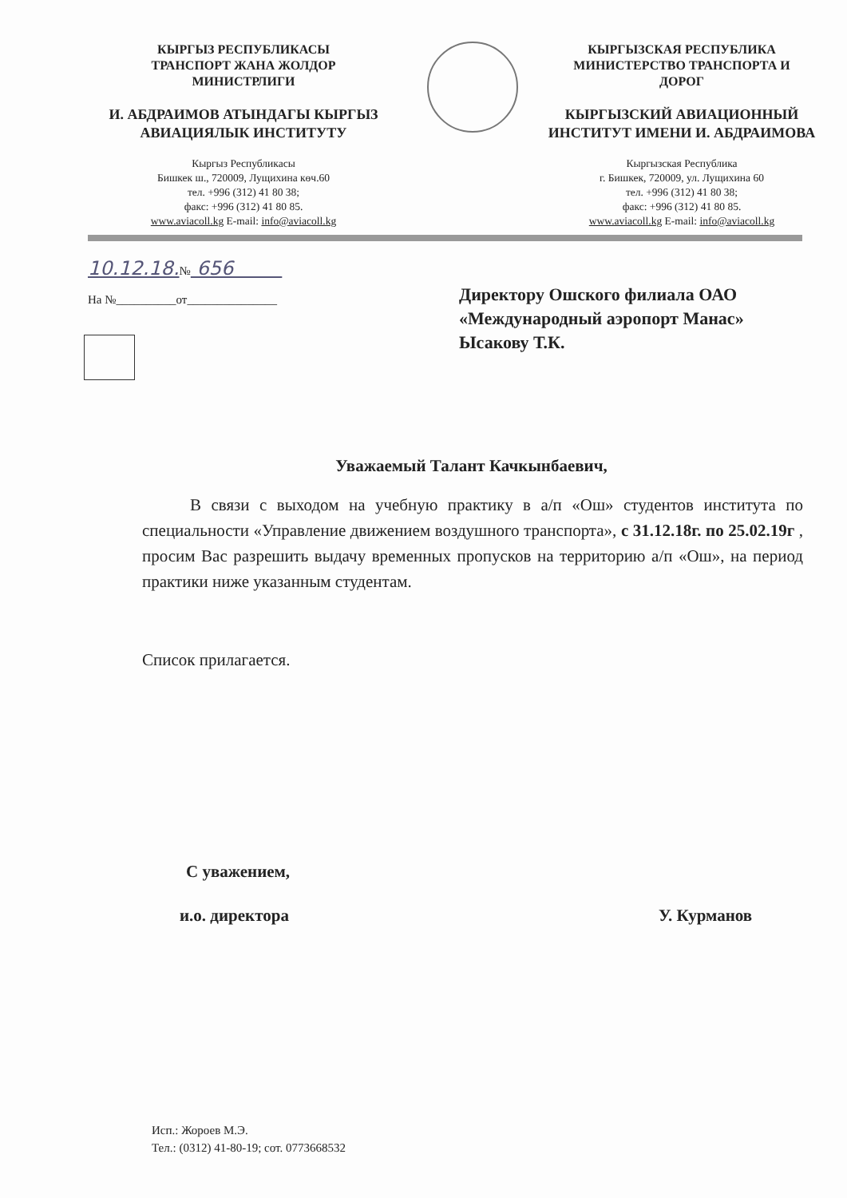КЫРГЫЗ РЕСПУБЛИКАСЫ
ТРАНСПОРТ ЖАНА ЖОЛДОР
МИНИСТРЛИГИ
И. АБДРАИМОВ АТЫНДАГЫ КЫРГЫЗ
АВИАЦИЯЛЫК ИНСТИТУТУ
Кыргыз Республикасы
Бишкек ш., 720009, Лущихина көч.60
тел. +996 (312) 41 80 38;
факс: +996 (312) 41 80 85.
www.aviacoll.kg E-mail: info@aviacoll.kg
КЫРГЫЗСКАЯ РЕСПУБЛИКА
МИНИСТЕРСТВО ТРАНСПОРТА И
ДОРОГ
КЫРГЫЗСКИЙ АВИАЦИОННЫЙ
ИНСТИТУТ ИМЕНИ И. АБДРАИМОВА
Кыргызская Республика
г. Бишкек, 720009, ул. Лущихина 60
тел. +996 (312) 41 80 38;
факс: +996 (312) 41 80 85.
www.aviacoll.kg E-mail: info@aviacoll.kg
10.12.18.№ 656
На №__________от_______________
Директору Ошского филиала ОАО
«Международный аэропорт Манас»
Ысакову Т.К.
Уважаемый Талант Качкынбаевич,
В связи с выходом на учебную практику в а/п «Ош» студентов института по специальности «Управление движением воздушного транспорта», с 31.12.18г. по 25.02.19г , просим Вас разрешить выдачу временных пропусков на территорию а/п «Ош», на период практики ниже указанным студентам.
Список прилагается.
С уважением,
и.о. директора У. Курманов
Исп.: Жороев М.Э.
Тел.: (0312) 41-80-19; сот. 0773668532